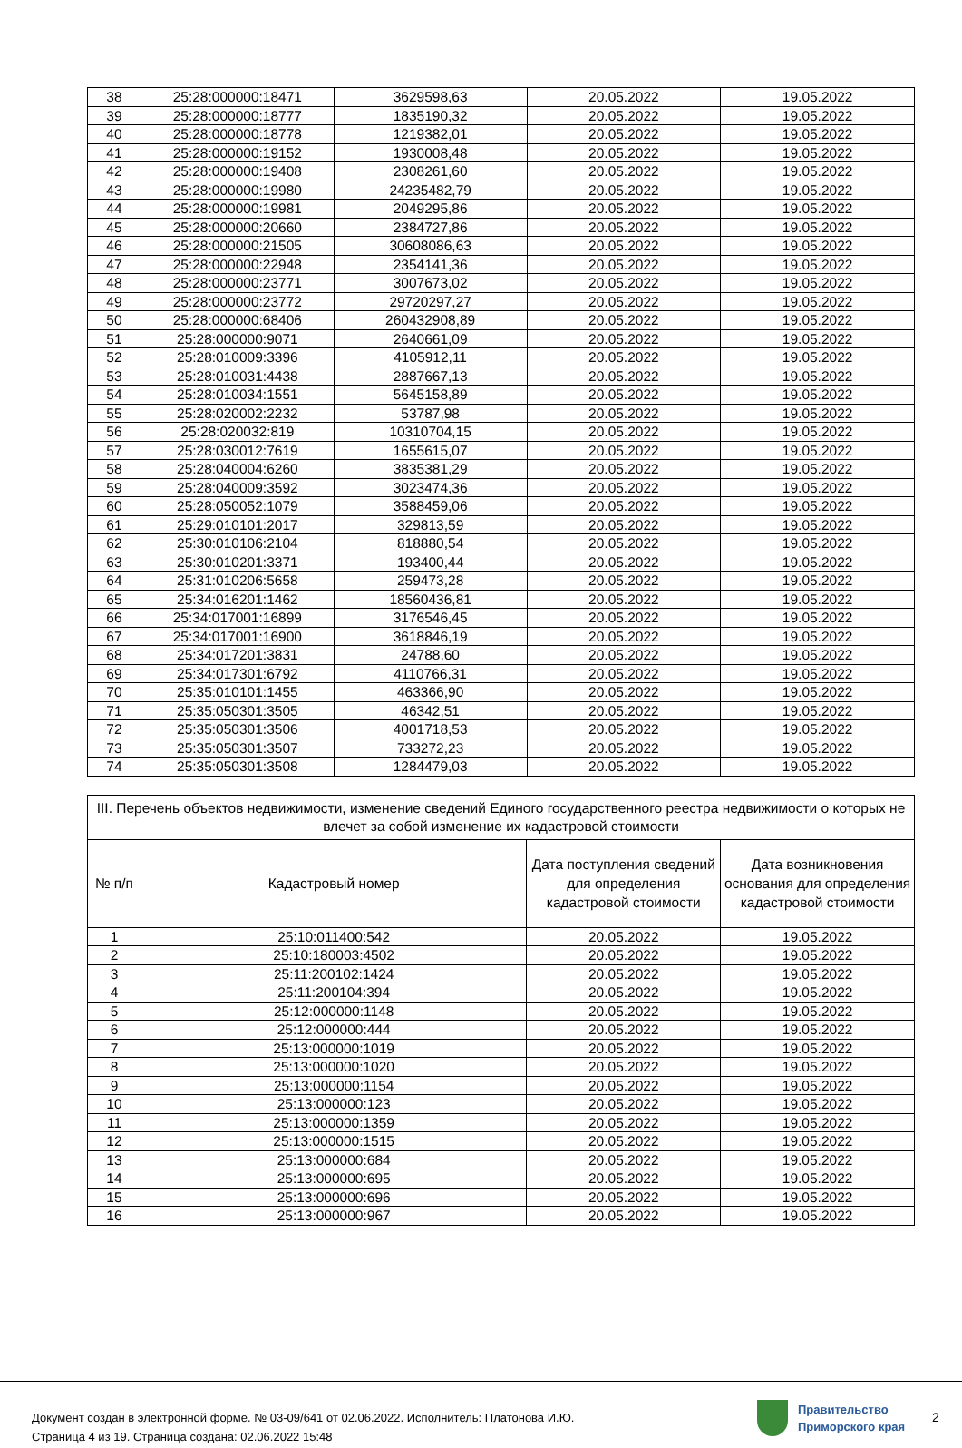| 38 | 25:28:000000:18471 | 3629598,63 | 20.05.2022 | 19.05.2022 |
| 39 | 25:28:000000:18777 | 1835190,32 | 20.05.2022 | 19.05.2022 |
| 40 | 25:28:000000:18778 | 1219382,01 | 20.05.2022 | 19.05.2022 |
| 41 | 25:28:000000:19152 | 1930008,48 | 20.05.2022 | 19.05.2022 |
| 42 | 25:28:000000:19408 | 2308261,60 | 20.05.2022 | 19.05.2022 |
| 43 | 25:28:000000:19980 | 24235482,79 | 20.05.2022 | 19.05.2022 |
| 44 | 25:28:000000:19981 | 2049295,86 | 20.05.2022 | 19.05.2022 |
| 45 | 25:28:000000:20660 | 2384727,86 | 20.05.2022 | 19.05.2022 |
| 46 | 25:28:000000:21505 | 30608086,63 | 20.05.2022 | 19.05.2022 |
| 47 | 25:28:000000:22948 | 2354141,36 | 20.05.2022 | 19.05.2022 |
| 48 | 25:28:000000:23771 | 3007673,02 | 20.05.2022 | 19.05.2022 |
| 49 | 25:28:000000:23772 | 29720297,27 | 20.05.2022 | 19.05.2022 |
| 50 | 25:28:000000:68406 | 260432908,89 | 20.05.2022 | 19.05.2022 |
| 51 | 25:28:000000:9071 | 2640661,09 | 20.05.2022 | 19.05.2022 |
| 52 | 25:28:010009:3396 | 4105912,11 | 20.05.2022 | 19.05.2022 |
| 53 | 25:28:010031:4438 | 2887667,13 | 20.05.2022 | 19.05.2022 |
| 54 | 25:28:010034:1551 | 5645158,89 | 20.05.2022 | 19.05.2022 |
| 55 | 25:28:020002:2232 | 53787,98 | 20.05.2022 | 19.05.2022 |
| 56 | 25:28:020032:819 | 10310704,15 | 20.05.2022 | 19.05.2022 |
| 57 | 25:28:030012:7619 | 1655615,07 | 20.05.2022 | 19.05.2022 |
| 58 | 25:28:040004:6260 | 3835381,29 | 20.05.2022 | 19.05.2022 |
| 59 | 25:28:040009:3592 | 3023474,36 | 20.05.2022 | 19.05.2022 |
| 60 | 25:28:050052:1079 | 3588459,06 | 20.05.2022 | 19.05.2022 |
| 61 | 25:29:010101:2017 | 329813,59 | 20.05.2022 | 19.05.2022 |
| 62 | 25:30:010106:2104 | 818880,54 | 20.05.2022 | 19.05.2022 |
| 63 | 25:30:010201:3371 | 193400,44 | 20.05.2022 | 19.05.2022 |
| 64 | 25:31:010206:5658 | 259473,28 | 20.05.2022 | 19.05.2022 |
| 65 | 25:34:016201:1462 | 18560436,81 | 20.05.2022 | 19.05.2022 |
| 66 | 25:34:017001:16899 | 3176546,45 | 20.05.2022 | 19.05.2022 |
| 67 | 25:34:017001:16900 | 3618846,19 | 20.05.2022 | 19.05.2022 |
| 68 | 25:34:017201:3831 | 24788,60 | 20.05.2022 | 19.05.2022 |
| 69 | 25:34:017301:6792 | 4110766,31 | 20.05.2022 | 19.05.2022 |
| 70 | 25:35:010101:1455 | 463366,90 | 20.05.2022 | 19.05.2022 |
| 71 | 25:35:050301:3505 | 46342,51 | 20.05.2022 | 19.05.2022 |
| 72 | 25:35:050301:3506 | 4001718,53 | 20.05.2022 | 19.05.2022 |
| 73 | 25:35:050301:3507 | 733272,23 | 20.05.2022 | 19.05.2022 |
| 74 | 25:35:050301:3508 | 1284479,03 | 20.05.2022 | 19.05.2022 |
| III. Перечень объектов недвижимости, изменение сведений Единого государственного реестра недвижимости о которых не влечет за собой изменение их кадастровой стоимости | | | |
| --- | --- | --- | --- |
| № п/п | Кадастровый номер | Дата поступления сведений для определения кадастровой стоимости | Дата возникновения основания для определения кадастровой стоимости |
| 1 | 25:10:011400:542 | 20.05.2022 | 19.05.2022 |
| 2 | 25:10:180003:4502 | 20.05.2022 | 19.05.2022 |
| 3 | 25:11:200102:1424 | 20.05.2022 | 19.05.2022 |
| 4 | 25:11:200104:394 | 20.05.2022 | 19.05.2022 |
| 5 | 25:12:000000:1148 | 20.05.2022 | 19.05.2022 |
| 6 | 25:12:000000:444 | 20.05.2022 | 19.05.2022 |
| 7 | 25:13:000000:1019 | 20.05.2022 | 19.05.2022 |
| 8 | 25:13:000000:1020 | 20.05.2022 | 19.05.2022 |
| 9 | 25:13:000000:1154 | 20.05.2022 | 19.05.2022 |
| 10 | 25:13:000000:123 | 20.05.2022 | 19.05.2022 |
| 11 | 25:13:000000:1359 | 20.05.2022 | 19.05.2022 |
| 12 | 25:13:000000:1515 | 20.05.2022 | 19.05.2022 |
| 13 | 25:13:000000:684 | 20.05.2022 | 19.05.2022 |
| 14 | 25:13:000000:695 | 20.05.2022 | 19.05.2022 |
| 15 | 25:13:000000:696 | 20.05.2022 | 19.05.2022 |
| 16 | 25:13:000000:967 | 20.05.2022 | 19.05.2022 |
Документ создан в электронной форме. № 03-09/641 от 02.06.2022. Исполнитель: Платонова И.Ю.
Страница 4 из 19. Страница создана: 02.06.2022 15:48
Правительство
Приморского края
2